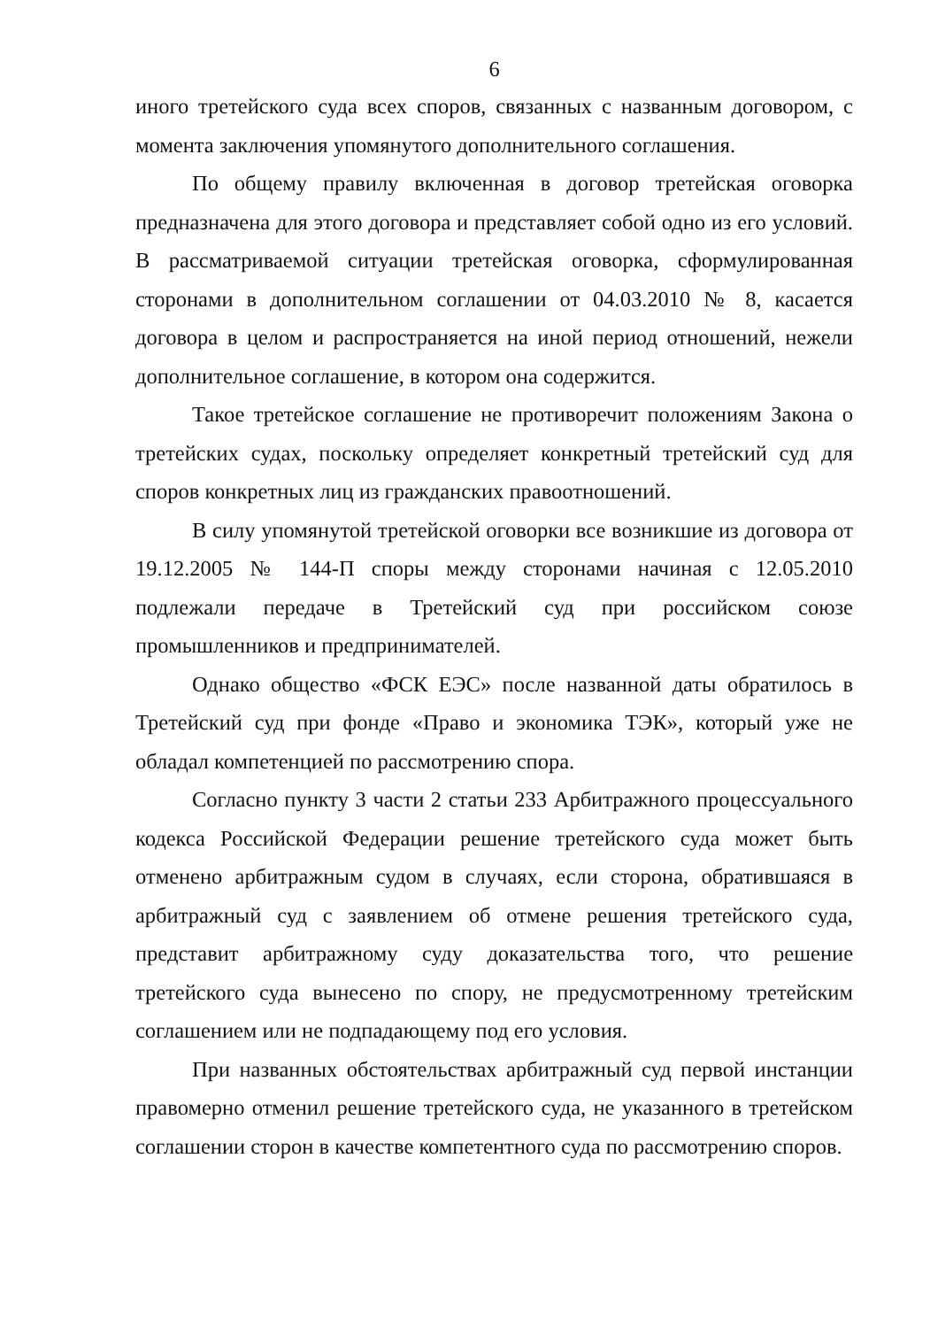6
иного третейского суда всех споров, связанных с названным договором, с момента заключения упомянутого дополнительного соглашения.
По общему правилу включенная в договор третейская оговорка предназначена для этого договора и представляет собой одно из его условий. В рассматриваемой ситуации третейская оговорка, сформулированная сторонами в дополнительном соглашении от 04.03.2010 № 8, касается договора в целом и распространяется на иной период отношений, нежели дополнительное соглашение, в котором она содержится.
Такое третейское соглашение не противоречит положениям Закона о третейских судах, поскольку определяет конкретный третейский суд для споров конкретных лиц из гражданских правоотношений.
В силу упомянутой третейской оговорки все возникшие из договора от 19.12.2005 № 144-П споры между сторонами начиная с 12.05.2010 подлежали передаче в Третейский суд при российском союзе промышленников и предпринимателей.
Однако общество «ФСК ЕЭС» после названной даты обратилось в Третейский суд при фонде «Право и экономика ТЭК», который уже не обладал компетенцией по рассмотрению спора.
Согласно пункту 3 части 2 статьи 233 Арбитражного процессуального кодекса Российской Федерации решение третейского суда может быть отменено арбитражным судом в случаях, если сторона, обратившаяся в арбитражный суд с заявлением об отмене решения третейского суда, представит арбитражному суду доказательства того, что решение третейского суда вынесено по спору, не предусмотренному третейским соглашением или не подпадающему под его условия.
При названных обстоятельствах арбитражный суд первой инстанции правомерно отменил решение третейского суда, не указанного в третейском соглашении сторон в качестве компетентного суда по рассмотрению споров.